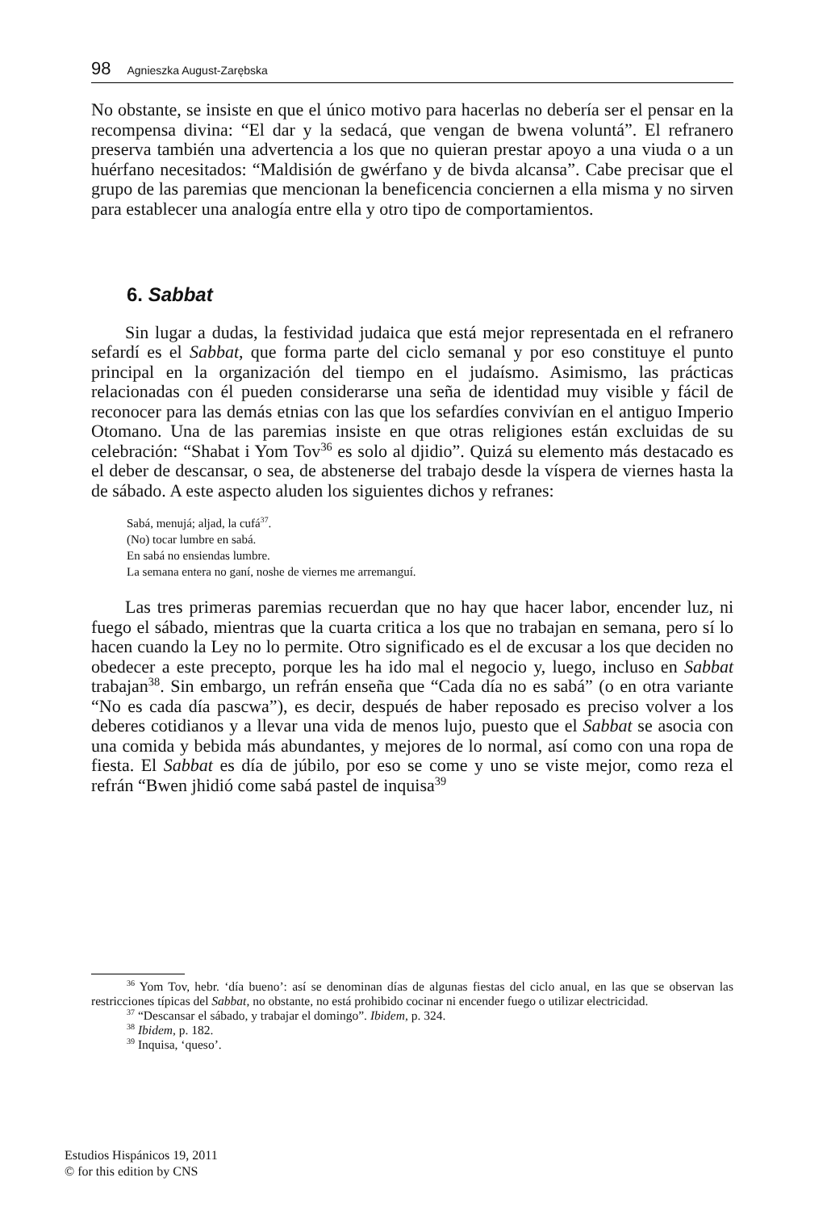98 Agnieszka August-Zarębska
No obstante, se insiste en que el único motivo para hacerlas no debería ser el pensar en la recompensa divina: “El dar y la sedacá, que vengan de bwena voluntá”. El refranero preserva también una advertencia a los que no quieran prestar apoyo a una viuda o a un huérfano necesitados: “Maldisión de gwérfano y de bivda alcansa”. Cabe precisar que el grupo de las paremias que mencionan la beneficencia conciernen a ella misma y no sirven para establecer una analogía entre ella y otro tipo de comportamientos.
6. Sabbat
Sin lugar a dudas, la festividad judaica que está mejor representada en el refranero sefardí es el Sabbat, que forma parte del ciclo semanal y por eso constituye el punto principal en la organización del tiempo en el judaísmo. Asimismo, las prácticas relacionadas con él pueden considerarse una seña de identidad muy visible y fácil de reconocer para las demás etnias con las que los sefardíes convivían en el antiguo Imperio Otomano. Una de las paremias insiste en que otras religiones están excluidas de su celebración: “Shabat i Yom Tov<sup>36</sup> es solo al djidio”. Quizá su elemento más destacado es el deber de descansar, o sea, de abstenerse del trabajo desde la víspera de viernes hasta la de sábado. A este aspecto aluden los siguientes dichos y refranes:
Sabá, menujá; aljad, la cufá<sup>37</sup>.
(No) tocar lumbre en sabá.
En sabá no ensiendas lumbre.
La semana entera no ganí, noshe de viernes me arremanguí.
Las tres primeras paremias recuerdan que no hay que hacer labor, encender luz, ni fuego el sábado, mientras que la cuarta critica a los que no trabajan en semana, pero sí lo hacen cuando la Ley no lo permite. Otro significado es el de excusar a los que deciden no obedecer a este precepto, porque les ha ido mal el negocio y, luego, incluso en Sabbat trabajan<sup>38</sup>. Sin embargo, un refrán enseña que “Cada día no es sabá” (o en otra variante “No es cada día pascwa”), es decir, después de haber reposado es preciso volver a los deberes cotidianos y a llevar una vida de menos lujo, puesto que el Sabbat se asocia con una comida y bebida más abundantes, y mejores de lo normal, así como con una ropa de fiesta. El Sabbat es día de júbilo, por eso se come y uno se viste mejor, como reza el refrán “Bwen jhidió come sabá pastel de inquisa<sup>39</sup>
<sup>36</sup> Yom Tov, hebr. ‘día bueno’: así se denominan días de algunas fiestas del ciclo anual, en las que se observan las restricciones típicas del Sabbat, no obstante, no está prohibido cocinar ni encender fuego o utilizar electricidad.
<sup>37</sup> “Descansar el sábado, y trabajar el domingo”. Ibidem, p. 324.
<sup>38</sup> Ibidem, p. 182.
<sup>39</sup> Inquisa, ‘queso’.
Estudios Hispánicos 19, 2011
© for this edition by CNS